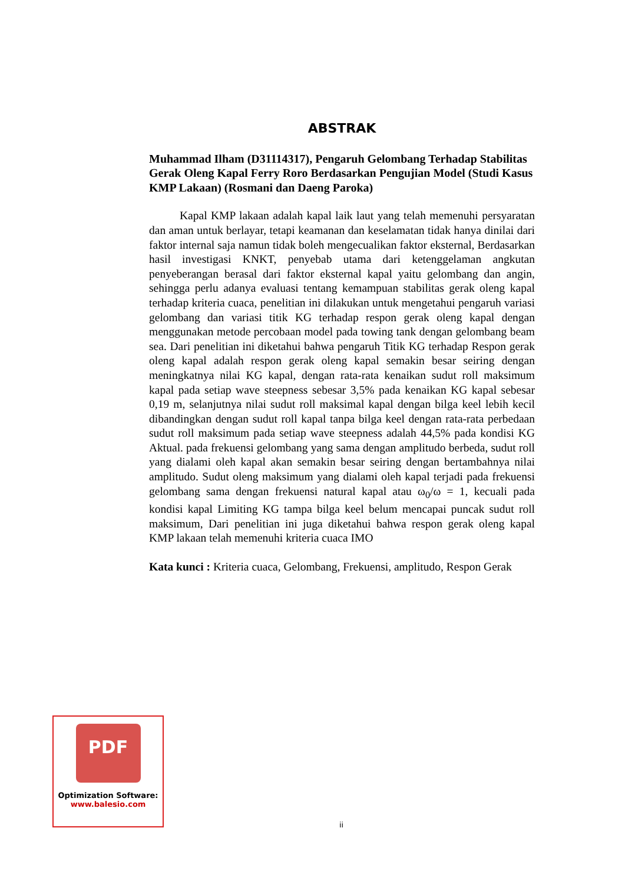ABSTRAK
Muhammad Ilham (D31114317), Pengaruh Gelombang Terhadap Stabilitas Gerak Oleng Kapal Ferry Roro Berdasarkan Pengujian Model (Studi Kasus KMP Lakaan) (Rosmani dan Daeng Paroka)
Kapal KMP lakaan adalah kapal laik laut yang telah memenuhi persyaratan dan aman untuk berlayar, tetapi keamanan dan keselamatan tidak hanya dinilai dari faktor internal saja namun tidak boleh mengecualikan faktor eksternal, Berdasarkan hasil investigasi KNKT, penyebab utama dari ketenggelaman angkutan penyeberangan berasal dari faktor eksternal kapal yaitu gelombang dan angin, sehingga perlu adanya evaluasi tentang kemampuan stabilitas gerak oleng kapal terhadap kriteria cuaca, penelitian ini dilakukan untuk mengetahui pengaruh variasi gelombang dan variasi titik KG terhadap respon gerak oleng kapal dengan menggunakan metode percobaan model pada towing tank dengan gelombang beam sea. Dari penelitian ini diketahui bahwa pengaruh Titik KG terhadap Respon gerak oleng kapal adalah respon gerak oleng kapal semakin besar seiring dengan meningkatnya nilai KG kapal, dengan rata-rata kenaikan sudut roll maksimum kapal pada setiap wave steepness sebesar 3,5% pada kenaikan KG kapal sebesar 0,19 m, selanjutnya nilai sudut roll maksimal kapal dengan bilga keel lebih kecil dibandingkan dengan sudut roll kapal tanpa bilga keel dengan rata-rata perbedaan sudut roll maksimum pada setiap wave steepness adalah 44,5% pada kondisi KG Aktual. pada frekuensi gelombang yang sama dengan amplitudo berbeda, sudut roll yang dialami oleh kapal akan semakin besar seiring dengan bertambahnya nilai amplitudo. Sudut oleng maksimum yang dialami oleh kapal terjadi pada frekuensi gelombang sama dengan frekuensi natural kapal atau ω<sub>0</sub>/ω = 1, kecuali pada kondisi kapal Limiting KG tampa bilga keel belum mencapai puncak sudut roll maksimum, Dari penelitian ini juga diketahui bahwa respon gerak oleng kapal KMP lakaan telah memenuhi kriteria cuaca IMO
Kata kunci : Kriteria cuaca, Gelombang, Frekuensi, amplitudo, Respon Gerak
PDF
Optimization Software:
www.balesio.com
ii